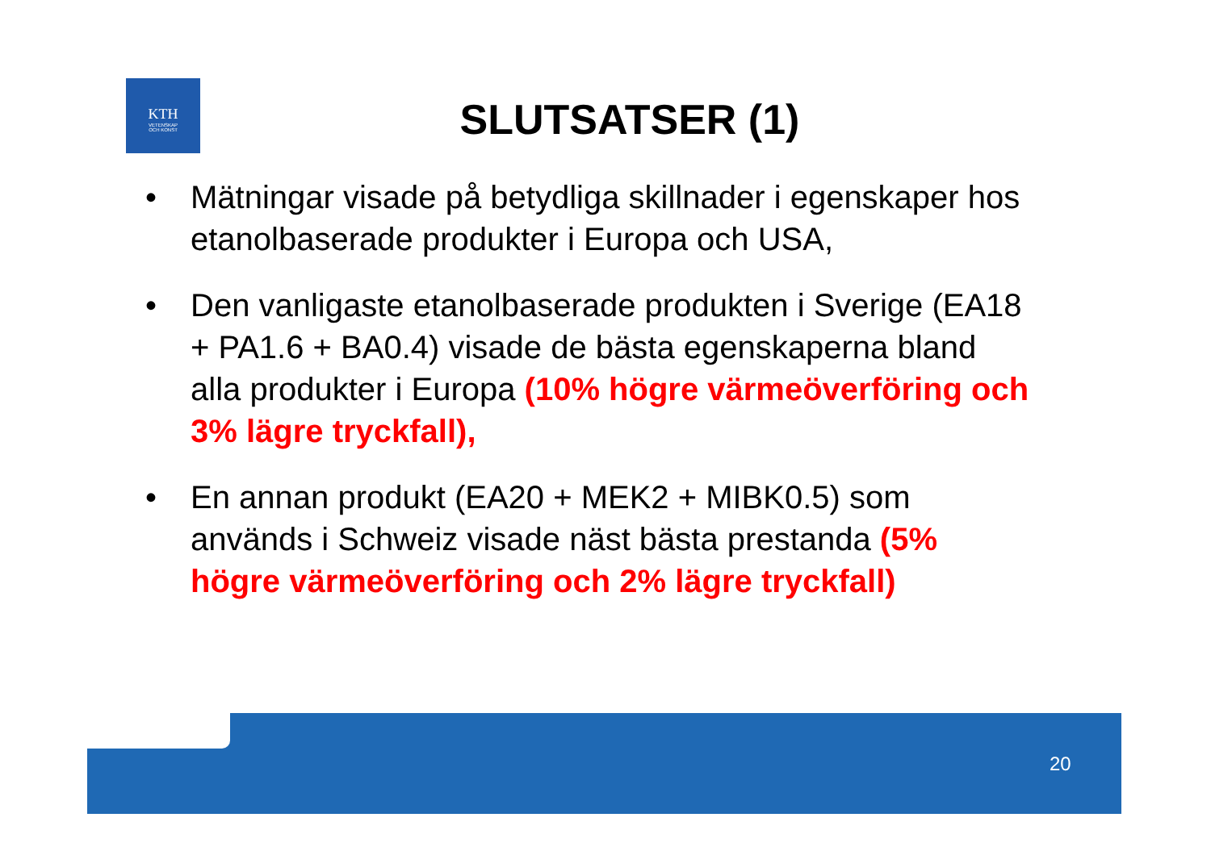KTH
VETENSKAP
OCH KONST
SLUTSATSER (1)
• Mätningar visade på betydliga skillnader i egenskaper hos etanolbaserade produkter i Europa och USA,
• Den vanligaste etanolbaserade produkten i Sverige (EA18 + PA1.6 + BA0.4) visade de bästa egenskaperna bland alla produkter i Europa (10% högre värmeöverföring och 3% lägre tryckfall),
• En annan produkt (EA20 + MEK2 + MIBK0.5) som används i Schweiz visade näst bästa prestanda (5% högre värmeöverföring och 2% lägre tryckfall)
20